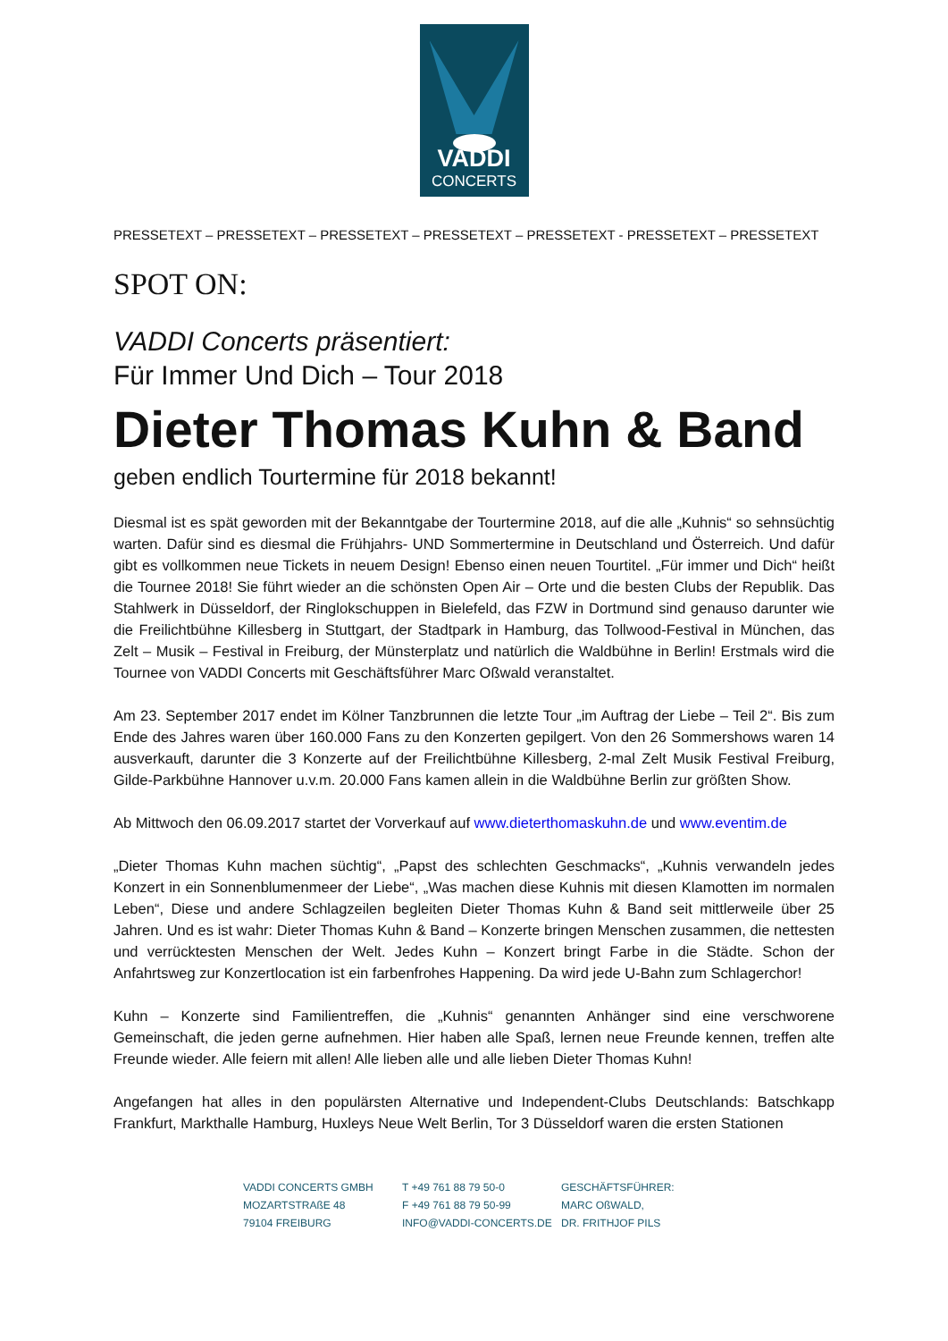VADDI
CONCERTS
PRESSETEXT – PRESSETEXT – PRESSETEXT – PRESSETEXT – PRESSETEXT - PRESSETEXT – PRESSETEXT
SPOT ON:
VADDI Concerts präsentiert:
Für Immer Und Dich – Tour 2018
Dieter Thomas Kuhn & Band
geben endlich Tourtermine für 2018 bekannt!
Diesmal ist es spät geworden mit der Bekanntgabe der Tourtermine 2018, auf die alle „Kuhnis“ so sehnsüchtig warten. Dafür sind es diesmal die Frühjahrs- UND Sommertermine in Deutschland und Österreich. Und dafür gibt es vollkommen neue Tickets in neuem Design! Ebenso einen neuen Tourtitel. „Für immer und Dich“ heißt die Tournee 2018! Sie führt wieder an die schönsten Open Air – Orte und die besten Clubs der Republik. Das Stahlwerk in Düsseldorf, der Ringlokschuppen in Bielefeld, das FZW in Dortmund sind genauso darunter wie die Freilichtbühne Killesberg in Stuttgart, der Stadtpark in Hamburg, das Tollwood-Festival in München, das Zelt – Musik – Festival in Freiburg, der Münsterplatz und natürlich die Waldbühne in Berlin! Erstmals wird die Tournee von VADDI Concerts mit Geschäftsführer Marc Oßwald veranstaltet.
Am 23. September 2017 endet im Kölner Tanzbrunnen die letzte Tour „im Auftrag der Liebe – Teil 2“. Bis zum Ende des Jahres waren über 160.000 Fans zu den Konzerten gepilgert. Von den 26 Sommershows waren 14 ausverkauft, darunter die 3 Konzerte auf der Freilichtbühne Killesberg, 2-mal Zelt Musik Festival Freiburg, Gilde-Parkbühne Hannover u.v.m. 20.000 Fans kamen allein in die Waldbühne Berlin zur größten Show.
Ab Mittwoch den 06.09.2017 startet der Vorverkauf auf www.dieterthomaskuhn.de und www.eventim.de
„Dieter Thomas Kuhn machen süchtig“, „Papst des schlechten Geschmacks“, „Kuhnis verwandeln jedes Konzert in ein Sonnenblumenmeer der Liebe“, „Was machen diese Kuhnis mit diesen Klamotten im normalen Leben“, Diese und andere Schlagzeilen begleiten Dieter Thomas Kuhn & Band seit mittlerweile über 25 Jahren. Und es ist wahr: Dieter Thomas Kuhn & Band – Konzerte bringen Menschen zusammen, die nettesten und verrücktesten Menschen der Welt. Jedes Kuhn – Konzert bringt Farbe in die Städte. Schon der Anfahrtsweg zur Konzertlocation ist ein farbenfrohes Happening. Da wird jede U-Bahn zum Schlagerchor!
Kuhn – Konzerte sind Familientreffen, die „Kuhnis“ genannten Anhänger sind eine verschworene Gemeinschaft, die jeden gerne aufnehmen. Hier haben alle Spaß, lernen neue Freunde kennen, treffen alte Freunde wieder. Alle feiern mit allen! Alle lieben alle und alle lieben Dieter Thomas Kuhn!
Angefangen hat alles in den populärsten Alternative und Independent-Clubs Deutschlands: Batschkapp Frankfurt, Markthalle Hamburg, Huxleys Neue Welt Berlin, Tor 3 Düsseldorf waren die ersten Stationen
VADDI CONCERTS GMBH
MOZARTSTRAßE 48
79104 FREIBURG
T +49 761 88 79 50-0
F +49 761 88 79 50-99
INFO@VADDI-CONCERTS.DE
GESCHÄFTSFÜHRER:
MARC OßWALD,
DR. FRITHJOF PILS